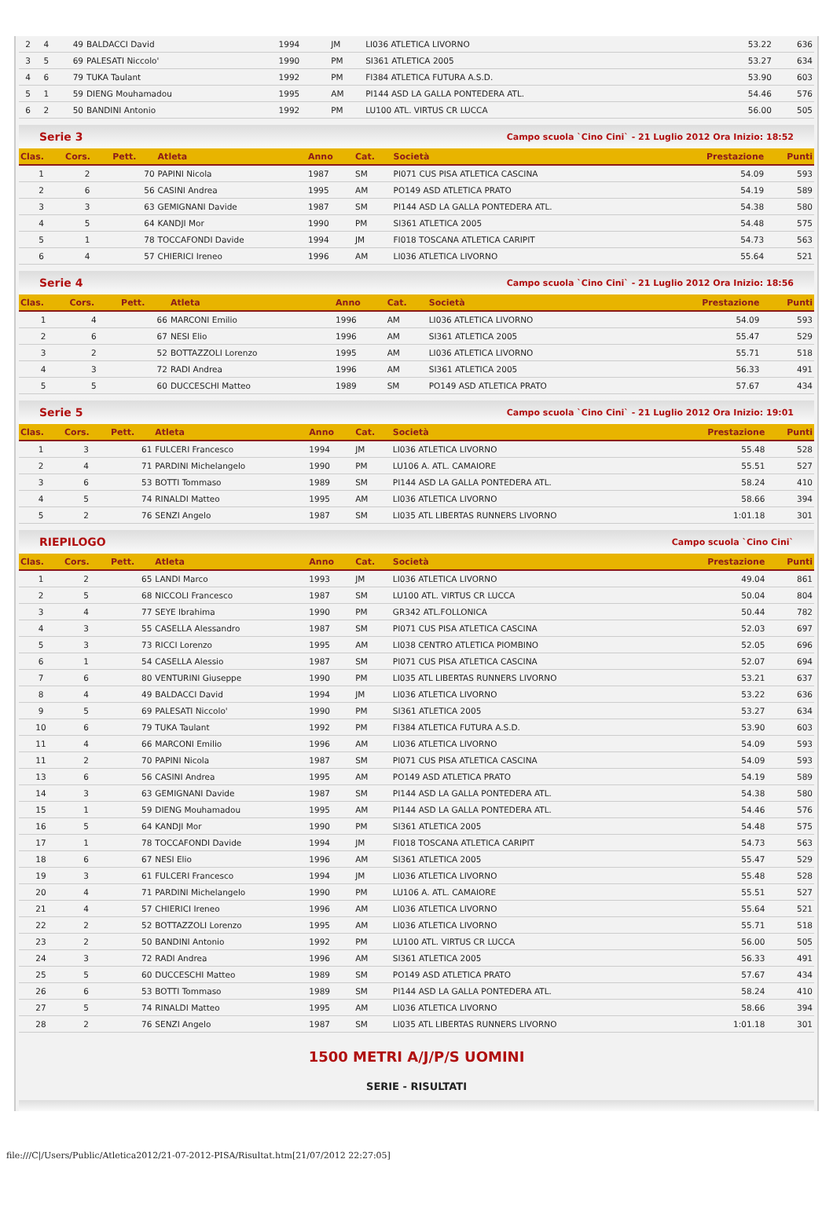| 2 | 4 | 49 | BALDACCI David | 1994 | JM | LI036 ATLETICA LIVORNO | 53.22 | 636 |
| 3 | 5 | 69 | PALESATI Niccolo' | 1990 | PM | SI361 ATLETICA 2005 | 53.27 | 634 |
| 4 | 6 | 79 | TUKA Taulant | 1992 | PM | FI384 ATLETICA FUTURA A.S.D. | 53.90 | 603 |
| 5 | 1 | 59 | DIENG Mouhamadou | 1995 | AM | PI144 ASD LA GALLA PONTEDERA ATL. | 54.46 | 576 |
| 6 | 2 | 50 | BANDINI Antonio | 1992 | PM | LU100 ATL. VIRTUS CR LUCCA | 56.00 | 505 |
Serie 3 Campo scuola `Cino Cini` - 21 Luglio 2012 Ora Inizio: 18:52
| Clas. | Cors. | Pett. | Atleta | Anno | Cat. | Società | Prestazione | Punti |
| --- | --- | --- | --- | --- | --- | --- | --- | --- |
| 1 | 2 | 70 | PAPINI Nicola | 1987 | SM | PI071 CUS PISA ATLETICA CASCINA | 54.09 | 593 |
| 2 | 6 | 56 | CASINI Andrea | 1995 | AM | PO149 ASD ATLETICA PRATO | 54.19 | 589 |
| 3 | 3 | 63 | GEMIGNANI Davide | 1987 | SM | PI144 ASD LA GALLA PONTEDERA ATL. | 54.38 | 580 |
| 4 | 5 | 64 | KANDJI Mor | 1990 | PM | SI361 ATLETICA 2005 | 54.48 | 575 |
| 5 | 1 | 78 | TOCCAFONDI Davide | 1994 | JM | FI018 TOSCANA ATLETICA CARIPIT | 54.73 | 563 |
| 6 | 4 | 57 | CHIERICI Ireneo | 1996 | AM | LI036 ATLETICA LIVORNO | 55.64 | 521 |
Serie 4 Campo scuola `Cino Cini` - 21 Luglio 2012 Ora Inizio: 18:56
| Clas. | Cors. | Pett. | Atleta | Anno | Cat. | Società | Prestazione | Punti |
| --- | --- | --- | --- | --- | --- | --- | --- | --- |
| 1 | 4 | 66 | MARCONI Emilio | 1996 | AM | LI036 ATLETICA LIVORNO | 54.09 | 593 |
| 2 | 6 | 67 | NESI Elio | 1996 | AM | SI361 ATLETICA 2005 | 55.47 | 529 |
| 3 | 2 | 52 | BOTTAZZOLI Lorenzo | 1995 | AM | LI036 ATLETICA LIVORNO | 55.71 | 518 |
| 4 | 3 | 72 | RADI Andrea | 1996 | AM | SI361 ATLETICA 2005 | 56.33 | 491 |
| 5 | 5 | 60 | DUCCESCHI Matteo | 1989 | SM | PO149 ASD ATLETICA PRATO | 57.67 | 434 |
Serie 5 Campo scuola `Cino Cini` - 21 Luglio 2012 Ora Inizio: 19:01
| Clas. | Cors. | Pett. | Atleta | Anno | Cat. | Società | Prestazione | Punti |
| --- | --- | --- | --- | --- | --- | --- | --- | --- |
| 1 | 3 | 61 | FULCERI Francesco | 1994 | JM | LI036 ATLETICA LIVORNO | 55.48 | 528 |
| 2 | 4 | 71 | PARDINI Michelangelo | 1990 | PM | LU106 A. ATL. CAMAIORE | 55.51 | 527 |
| 3 | 6 | 53 | BOTTI Tommaso | 1989 | SM | PI144 ASD LA GALLA PONTEDERA ATL. | 58.24 | 410 |
| 4 | 5 | 74 | RINALDI Matteo | 1995 | AM | LI036 ATLETICA LIVORNO | 58.66 | 394 |
| 5 | 2 | 76 | SENZI Angelo | 1987 | SM | LI035 ATL LIBERTAS RUNNERS LIVORNO | 1:01.18 | 301 |
RIEPILOGO Campo scuola `Cino Cini`
| Clas. | Cors. | Pett. | Atleta | Anno | Cat. | Società | Prestazione | Punti |
| --- | --- | --- | --- | --- | --- | --- | --- | --- |
| 1 | 2 | 65 | LANDI Marco | 1993 | JM | LI036 ATLETICA LIVORNO | 49.04 | 861 |
| 2 | 5 | 68 | NICCOLI Francesco | 1987 | SM | LU100 ATL. VIRTUS CR LUCCA | 50.04 | 804 |
| 3 | 4 | 77 | SEYE Ibrahima | 1990 | PM | GR342 ATL.FOLLONICA | 50.44 | 782 |
| 4 | 3 | 55 | CASELLA Alessandro | 1987 | SM | PI071 CUS PISA ATLETICA CASCINA | 52.03 | 697 |
| 5 | 3 | 73 | RICCI Lorenzo | 1995 | AM | LI038 CENTRO ATLETICA PIOMBINO | 52.05 | 696 |
| 6 | 1 | 54 | CASELLA Alessio | 1987 | SM | PI071 CUS PISA ATLETICA CASCINA | 52.07 | 694 |
| 7 | 6 | 80 | VENTURINI Giuseppe | 1990 | PM | LI035 ATL LIBERTAS RUNNERS LIVORNO | 53.21 | 637 |
| 8 | 4 | 49 | BALDACCI David | 1994 | JM | LI036 ATLETICA LIVORNO | 53.22 | 636 |
| 9 | 5 | 69 | PALESATI Niccolo' | 1990 | PM | SI361 ATLETICA 2005 | 53.27 | 634 |
| 10 | 6 | 79 | TUKA Taulant | 1992 | PM | FI384 ATLETICA FUTURA A.S.D. | 53.90 | 603 |
| 11 | 4 | 66 | MARCONI Emilio | 1996 | AM | LI036 ATLETICA LIVORNO | 54.09 | 593 |
| 11 | 2 | 70 | PAPINI Nicola | 1987 | SM | PI071 CUS PISA ATLETICA CASCINA | 54.09 | 593 |
| 13 | 6 | 56 | CASINI Andrea | 1995 | AM | PO149 ASD ATLETICA PRATO | 54.19 | 589 |
| 14 | 3 | 63 | GEMIGNANI Davide | 1987 | SM | PI144 ASD LA GALLA PONTEDERA ATL. | 54.38 | 580 |
| 15 | 1 | 59 | DIENG Mouhamadou | 1995 | AM | PI144 ASD LA GALLA PONTEDERA ATL. | 54.46 | 576 |
| 16 | 5 | 64 | KANDJI Mor | 1990 | PM | SI361 ATLETICA 2005 | 54.48 | 575 |
| 17 | 1 | 78 | TOCCAFONDI Davide | 1994 | JM | FI018 TOSCANA ATLETICA CARIPIT | 54.73 | 563 |
| 18 | 6 | 67 | NESI Elio | 1996 | AM | SI361 ATLETICA 2005 | 55.47 | 529 |
| 19 | 3 | 61 | FULCERI Francesco | 1994 | JM | LI036 ATLETICA LIVORNO | 55.48 | 528 |
| 20 | 4 | 71 | PARDINI Michelangelo | 1990 | PM | LU106 A. ATL. CAMAIORE | 55.51 | 527 |
| 21 | 4 | 57 | CHIERICI Ireneo | 1996 | AM | LI036 ATLETICA LIVORNO | 55.64 | 521 |
| 22 | 2 | 52 | BOTTAZZOLI Lorenzo | 1995 | AM | LI036 ATLETICA LIVORNO | 55.71 | 518 |
| 23 | 2 | 50 | BANDINI Antonio | 1992 | PM | LU100 ATL. VIRTUS CR LUCCA | 56.00 | 505 |
| 24 | 3 | 72 | RADI Andrea | 1996 | AM | SI361 ATLETICA 2005 | 56.33 | 491 |
| 25 | 5 | 60 | DUCCESCHI Matteo | 1989 | SM | PO149 ASD ATLETICA PRATO | 57.67 | 434 |
| 26 | 6 | 53 | BOTTI Tommaso | 1989 | SM | PI144 ASD LA GALLA PONTEDERA ATL. | 58.24 | 410 |
| 27 | 5 | 74 | RINALDI Matteo | 1995 | AM | LI036 ATLETICA LIVORNO | 58.66 | 394 |
| 28 | 2 | 76 | SENZI Angelo | 1987 | SM | LI035 ATL LIBERTAS RUNNERS LIVORNO | 1:01.18 | 301 |
1500 METRI A/J/P/S UOMINI
SERIE - RISULTATI
file:///C|/Users/Public/Atletica2012/21-07-2012-PISA/Risultat.htm[21/07/2012 22:27:05]